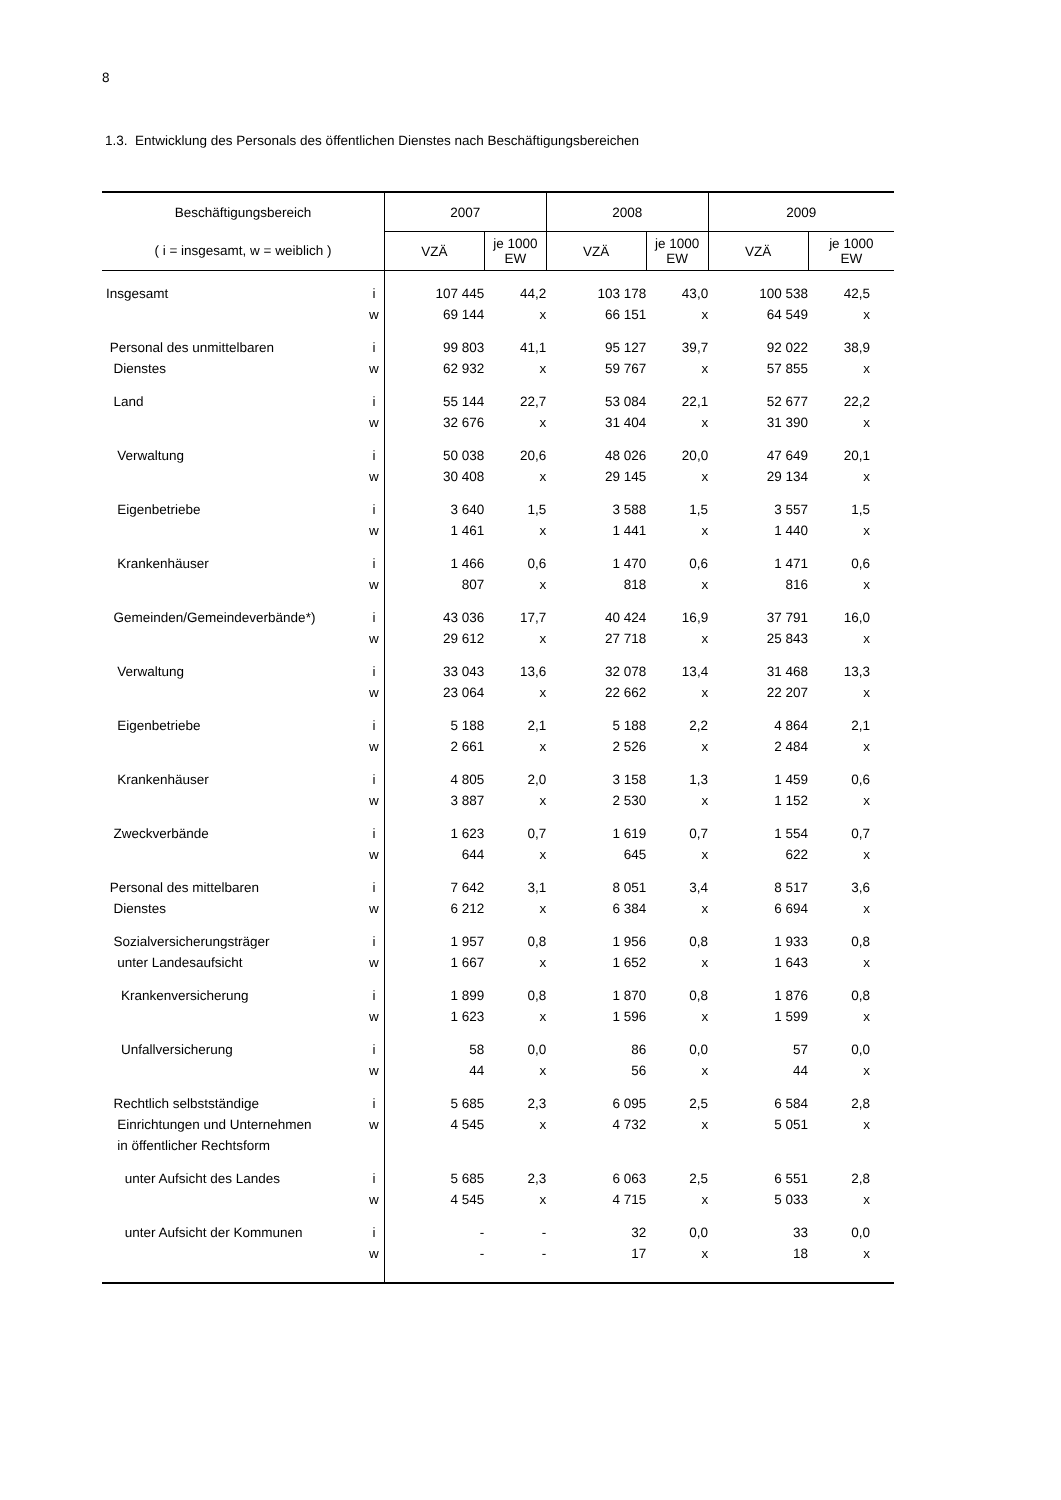8
1.3. Entwicklung des Personals des öffentlichen Dienstes nach Beschäftigungsbereichen
| Beschäftigungsbereich | | 2007 | | 2008 | | 2009 | | |
| --- | --- | --- | --- | --- | --- | --- | --- | --- |
| ( i = insgesamt, w = weiblich ) | | VZÄ | je 1000 EW | VZÄ | je 1000 EW | VZÄ | je 1000 EW | |
| Insgesamt | i | 107 445 | 44,2 | 103 178 | 43,0 | 100 538 | 42,5 | |
| | w | 69 144 | x | 66 151 | x | 64 549 | x | |
| Personal des unmittelbaren | i | 99 803 | 41,1 | 95 127 | 39,7 | 92 022 | 38,9 | |
| Dienstes | w | 62 932 | x | 59 767 | x | 57 855 | x | |
| Land | i | 55 144 | 22,7 | 53 084 | 22,1 | 52 677 | 22,2 | |
| | w | 32 676 | x | 31 404 | x | 31 390 | x | |
| Verwaltung | i | 50 038 | 20,6 | 48 026 | 20,0 | 47 649 | 20,1 | |
| | w | 30 408 | x | 29 145 | x | 29 134 | x | |
| Eigenbetriebe | i | 3 640 | 1,5 | 3 588 | 1,5 | 3 557 | 1,5 | |
| | w | 1 461 | x | 1 441 | x | 1 440 | x | |
| Krankenhäuser | i | 1 466 | 0,6 | 1 470 | 0,6 | 1 471 | 0,6 | |
| | w | 807 | x | 818 | x | 816 | x | |
| Gemeinden/Gemeindeverbände*) | i | 43 036 | 17,7 | 40 424 | 16,9 | 37 791 | 16,0 | |
| | w | 29 612 | x | 27 718 | x | 25 843 | x | |
| Verwaltung | i | 33 043 | 13,6 | 32 078 | 13,4 | 31 468 | 13,3 | |
| | w | 23 064 | x | 22 662 | x | 22 207 | x | |
| Eigenbetriebe | i | 5 188 | 2,1 | 5 188 | 2,2 | 4 864 | 2,1 | |
| | w | 2 661 | x | 2 526 | x | 2 484 | x | |
| Krankenhäuser | i | 4 805 | 2,0 | 3 158 | 1,3 | 1 459 | 0,6 | |
| | w | 3 887 | x | 2 530 | x | 1 152 | x | |
| Zweckverbände | i | 1 623 | 0,7 | 1 619 | 0,7 | 1 554 | 0,7 | |
| | w | 644 | x | 645 | x | 622 | x | |
| Personal des mittelbaren | i | 7 642 | 3,1 | 8 051 | 3,4 | 8 517 | 3,6 | |
| Dienstes | w | 6 212 | x | 6 384 | x | 6 694 | x | |
| Sozialversicherungsträger | i | 1 957 | 0,8 | 1 956 | 0,8 | 1 933 | 0,8 | |
| unter Landesaufsicht | w | 1 667 | x | 1 652 | x | 1 643 | x | |
| Krankenversicherung | i | 1 899 | 0,8 | 1 870 | 0,8 | 1 876 | 0,8 | |
| | w | 1 623 | x | 1 596 | x | 1 599 | x | |
| Unfallversicherung | i | 58 | 0,0 | 86 | 0,0 | 57 | 0,0 | |
| | w | 44 | x | 56 | x | 44 | x | |
| Rechtlich selbstständige | i | 5 685 | 2,3 | 6 095 | 2,5 | 6 584 | 2,8 | |
| Einrichtungen und Unternehmen | w | 4 545 | x | 4 732 | x | 5 051 | x | |
| in öffentlicher Rechtsform | | | | | | | | |
| unter Aufsicht des Landes | i | 5 685 | 2,3 | 6 063 | 2,5 | 6 551 | 2,8 | |
| | w | 4 545 | x | 4 715 | x | 5 033 | x | |
| unter Aufsicht der Kommunen | i | - | - | 32 | 0,0 | 33 | 0,0 | |
| | w | - | - | 17 | x | 18 | x | |